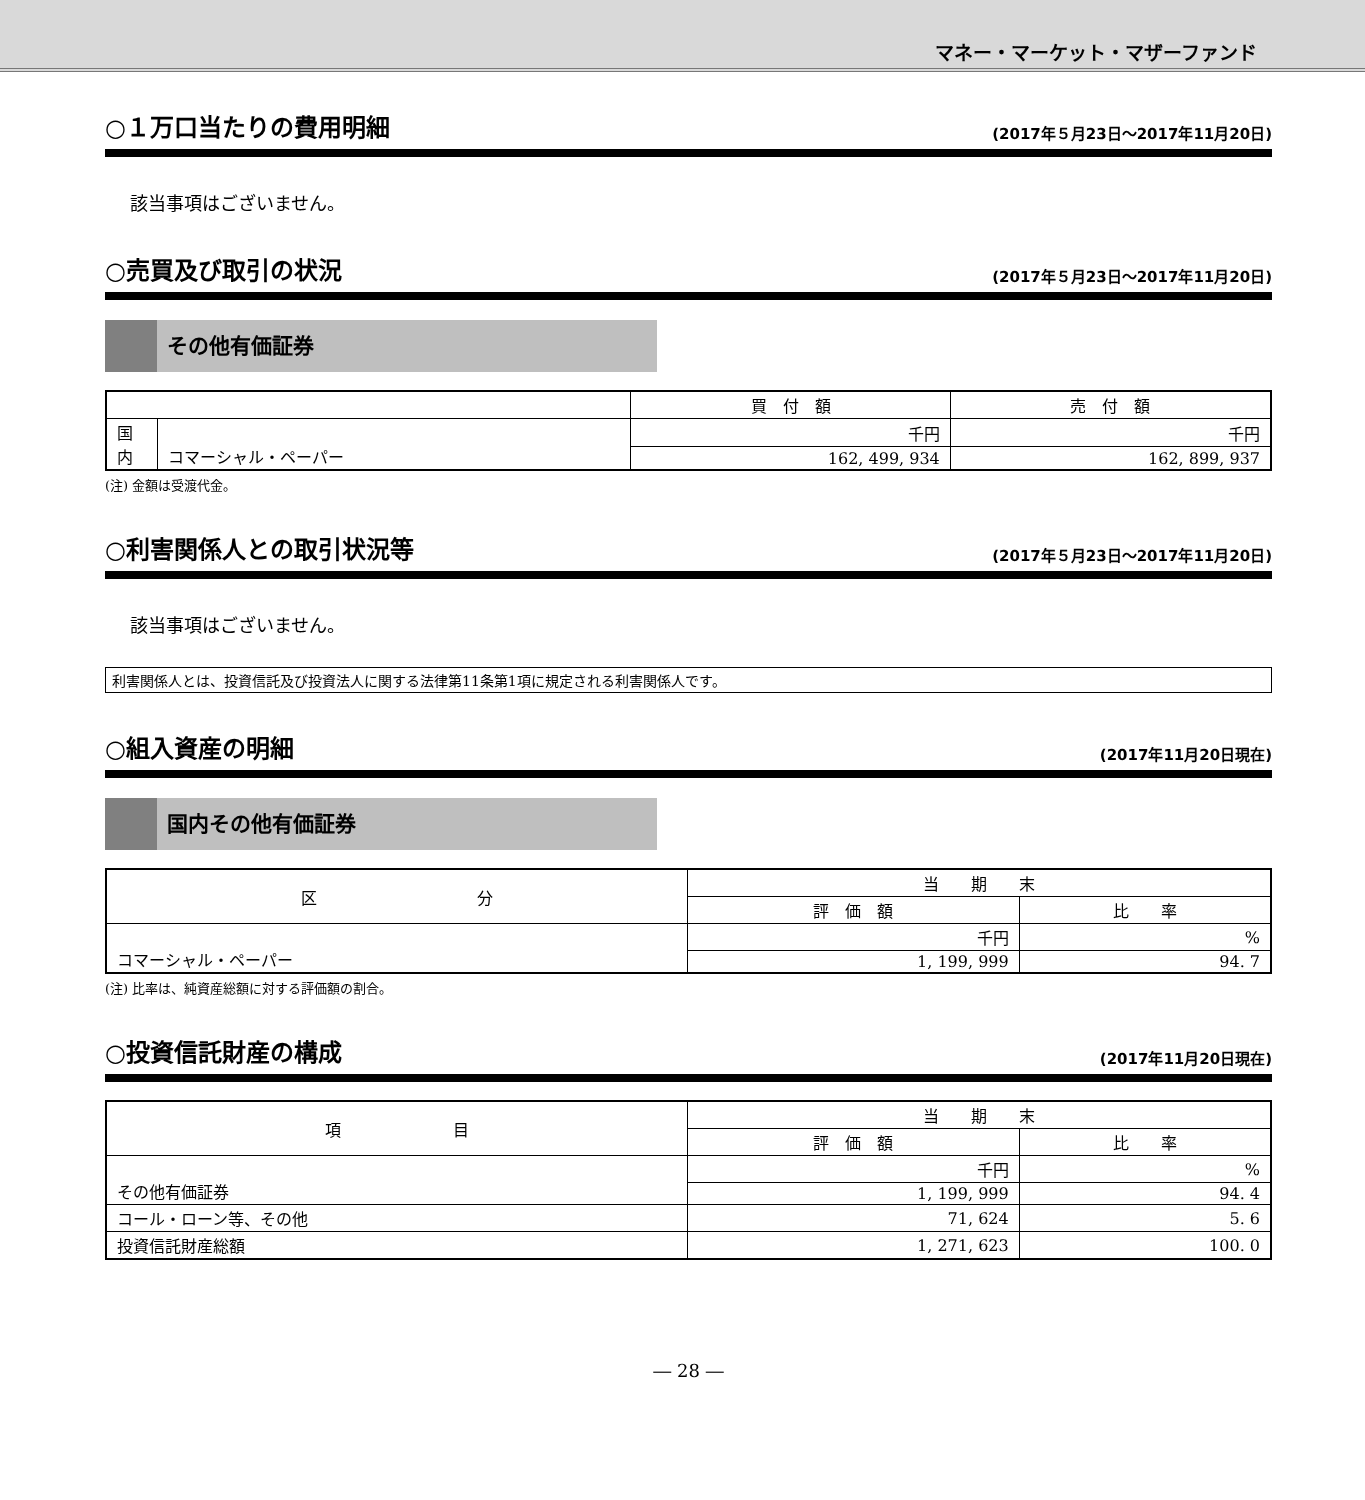マネー・マーケット・マザーファンド
○１万口当たりの費用明細 (2017年５月23日～2017年11月20日)
該当事項はございません。
○売買及び取引の状況 (2017年５月23日～2017年11月20日)
その他有価証券
| | | 買 付 額 | 売 付 額 |
| --- | --- | --- | --- |
| 国 内 | コマーシャル・ペーパー | 千円 | 千円 |
| | | 162, 499, 934 | 162, 899, 937 |
(注) 金額は受渡代金。
○利害関係人との取引状況等 (2017年５月23日～2017年11月20日)
該当事項はございません。
利害関係人とは、投資信託及び投資法人に関する法律第11条第1項に規定される利害関係人です。
○組入資産の明細 (2017年11月20日現在)
国内その他有価証券
| 区 分 | 当 期 末 | |
| --- | --- | --- |
| | 評 価 額 | 比 率 |
| コマーシャル・ペーパー | 千円 | % |
| | 1, 199, 999 | 94. 7 |
(注) 比率は、純資産総額に対する評価額の割合。
○投資信託財産の構成 (2017年11月20日現在)
| 項 目 | 当 期 末 | |
| --- | --- | --- |
| | 評 価 額 | 比 率 |
| その他有価証券 | 千円 | % |
| | 1, 199, 999 | 94. 4 |
| コール・ローン等、その他 | 71, 624 | 5. 6 |
| 投資信託財産総額 | 1, 271, 623 | 100. 0 |
― 28 ―